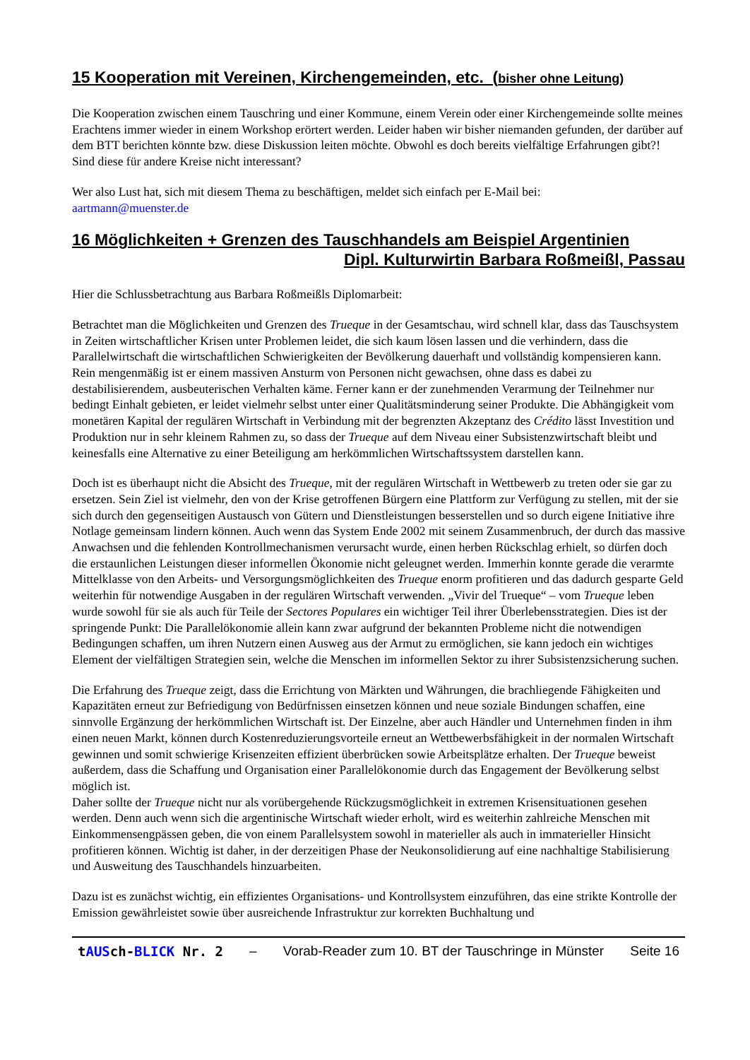15 Kooperation mit Vereinen, Kirchengemeinden, etc. (bisher ohne Leitung)
Die Kooperation zwischen einem Tauschring und einer Kommune, einem Verein oder einer Kirchengemeinde sollte meines Erachtens immer wieder in einem Workshop erörtert werden. Leider haben wir bisher niemanden gefunden, der darüber auf dem BTT berichten könnte bzw. diese Diskussion leiten möchte. Obwohl es doch bereits vielfältige Erfahrungen gibt?! Sind diese für andere Kreise nicht interessant?
Wer also Lust hat, sich mit diesem Thema zu beschäftigen, meldet sich einfach per E-Mail bei:
aartmann@muenster.de
16 Möglichkeiten + Grenzen des Tauschhandels am Beispiel Argentinien
Dipl. Kulturwirtin Barbara Roßmeißl, Passau
Hier die Schlussbetrachtung aus Barbara Roßmeißls Diplomarbeit:
Betrachtet man die Möglichkeiten und Grenzen des Trueque in der Gesamtschau, wird schnell klar, dass das Tauschsystem in Zeiten wirtschaftlicher Krisen unter Problemen leidet, die sich kaum lösen lassen und die verhindern, dass die Parallelwirtschaft die wirtschaftlichen Schwierigkeiten der Bevölkerung dauerhaft und vollständig kompensieren kann. Rein mengenmäßig ist er einem massiven Ansturm von Personen nicht gewachsen, ohne dass es dabei zu destabilisierendem, ausbeuterischen Verhalten käme. Ferner kann er der zunehmenden Verarmung der Teilnehmer nur bedingt Einhalt gebieten, er leidet vielmehr selbst unter einer Qualitätsminderung seiner Produkte. Die Abhängigkeit vom monetären Kapital der regulären Wirtschaft in Verbindung mit der begrenzten Akzeptanz des Crédito lässt Investition und Produktion nur in sehr kleinem Rahmen zu, so dass der Trueque auf dem Niveau einer Subsistenzwirtschaft bleibt und keinesfalls eine Alternative zu einer Beteiligung am herkömmlichen Wirtschaftssystem darstellen kann.
Doch ist es überhaupt nicht die Absicht des Trueque, mit der regulären Wirtschaft in Wettbewerb zu treten oder sie gar zu ersetzen. Sein Ziel ist vielmehr, den von der Krise getroffenen Bürgern eine Plattform zur Verfügung zu stellen, mit der sie sich durch den gegenseitigen Austausch von Gütern und Dienstleistungen besserstellen und so durch eigene Initiative ihre Notlage gemeinsam lindern können. Auch wenn das System Ende 2002 mit seinem Zusammenbruch, der durch das massive Anwachsen und die fehlenden Kontrollmechanismen verursacht wurde, einen herben Rückschlag erhielt, so dürfen doch die erstaunlichen Leistungen dieser informellen Ökonomie nicht geleugnet werden. Immerhin konnte gerade die verarmte Mittelklasse von den Arbeits- und Versorgungsmöglichkeiten des Trueque enorm profitieren und das dadurch gesparte Geld weiterhin für notwendige Ausgaben in der regulären Wirtschaft verwenden. „Vivir del Trueque“ – vom Trueque leben wurde sowohl für sie als auch für Teile der Sectores Populares ein wichtiger Teil ihrer Überlebensstrategien. Dies ist der springende Punkt: Die Parallelökonomie allein kann zwar aufgrund der bekannten Probleme nicht die notwendigen Bedingungen schaffen, um ihren Nutzern einen Ausweg aus der Armut zu ermöglichen, sie kann jedoch ein wichtiges Element der vielfältigen Strategien sein, welche die Menschen im informellen Sektor zu ihrer Subsistenzsicherung suchen.
Die Erfahrung des Trueque zeigt, dass die Errichtung von Märkten und Währungen, die brachliegende Fähigkeiten und Kapazitäten erneut zur Befriedigung von Bedürfnissen einsetzen können und neue soziale Bindungen schaffen, eine sinnvolle Ergänzung der herkömmlichen Wirtschaft ist. Der Einzelne, aber auch Händler und Unternehmen finden in ihm einen neuen Markt, können durch Kostenreduzierungsvorteile erneut an Wettbewerbsfähigkeit in der normalen Wirtschaft gewinnen und somit schwierige Krisenzeiten effizient überbrücken sowie Arbeitsplätze erhalten. Der Trueque beweist außerdem, dass die Schaffung und Organisation einer Parallelökonomie durch das Engagement der Bevölkerung selbst möglich ist.
Daher sollte der Trueque nicht nur als vorübergehende Rückzugsmöglichkeit in extremen Krisensituationen gesehen werden. Denn auch wenn sich die argentinische Wirtschaft wieder erholt, wird es weiterhin zahlreiche Menschen mit Einkommensengpässen geben, die von einem Parallelsystem sowohl in materieller als auch in immaterieller Hinsicht profitieren können. Wichtig ist daher, in der derzeitigen Phase der Neukonsolidierung auf eine nachhaltige Stabilisierung und Ausweitung des Tauschhandels hinzuarbeiten.
Dazu ist es zunächst wichtig, ein effizientes Organisations- und Kontrollsystem einzuführen, das eine strikte Kontrolle der Emission gewährleistet sowie über ausreichende Infrastruktur zur korrekten Buchhaltung und
tAUSch-BLICK Nr. 2 – Vorab-Reader zum 10. BT der Tauschringe in Münster Seite 16